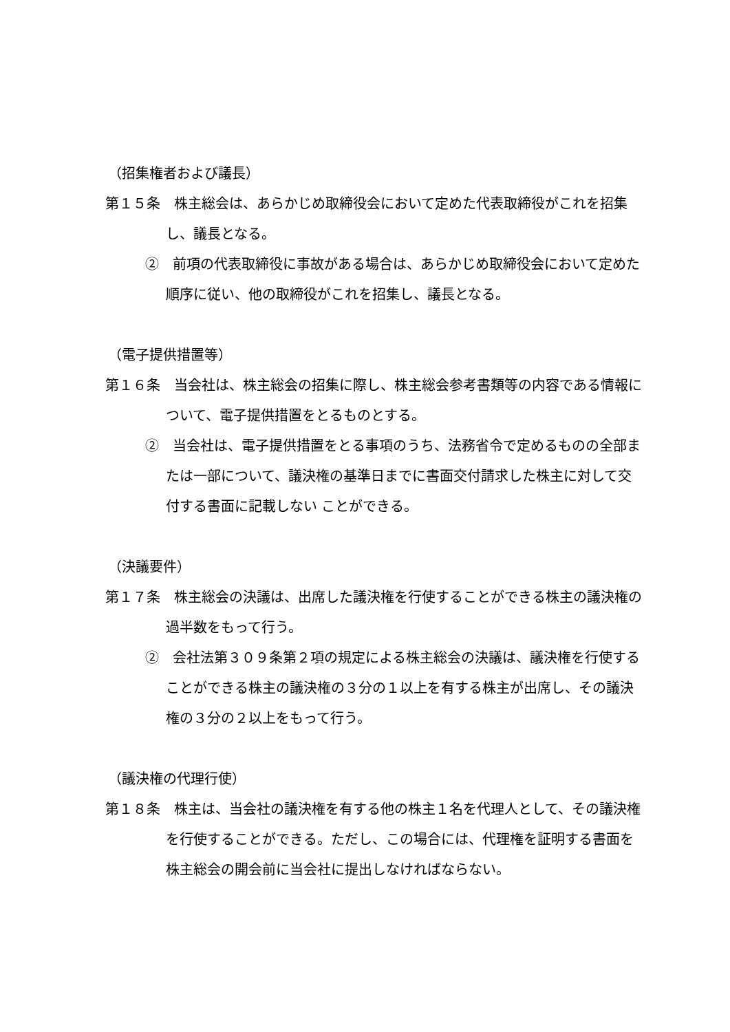（招集権者および議長）
第１５条　株主総会は、あらかじめ取締役会において定めた代表取締役がこれを招集し、議長となる。
②　前項の代表取締役に事故がある場合は、あらかじめ取締役会において定めた順序に従い、他の取締役がこれを招集し、議長となる。
（電子提供措置等）
第１６条　当会社は、株主総会の招集に際し、株主総会参考書類等の内容である情報について、電子提供措置をとるものとする。
②　当会社は、電子提供措置をとる事項のうち、法務省令で定めるものの全部または一部について、議決権の基準日までに書面交付請求した株主に対して交付する書面に記載しない ことができる。
（決議要件）
第１７条　株主総会の決議は、出席した議決権を行使することができる株主の議決権の過半数をもって行う。
②　会社法第３０９条第２項の規定による株主総会の決議は、議決権を行使することができる株主の議決権の３分の１以上を有する株主が出席し、その議決権の３分の２以上をもって行う。
（議決権の代理行使）
第１８条　株主は、当会社の議決権を有する他の株主１名を代理人として、その議決権を行使することができる。ただし、この場合には、代理権を証明する書面を株主総会の開会前に当会社に提出しなければならない。